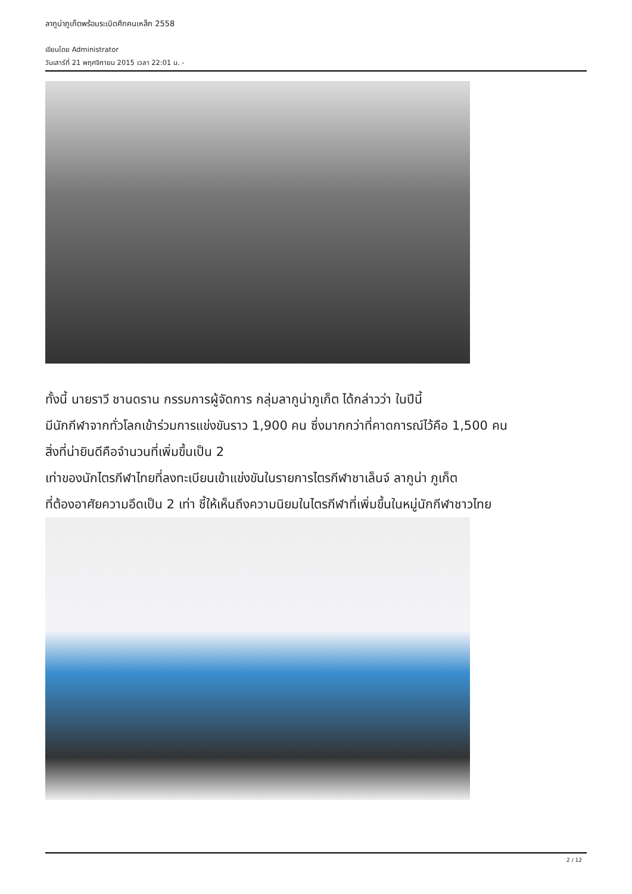ลากูน่าภูเก็ตพร้อมระเบิดศึกคนเหล็ก 2558
เขียนโดย Administrator
วันเสาร์ที่ 21 พฤศจิกายน 2015 เวลา 22:01 น. -
ทั้งนี้ นายราวี ชานดราน กรรมการผู้จัดการ กลุ่มลากูน่าภูเก็ต ได้กล่าวว่า ในปีนี้
มีนักกีฬาจากทั่วโลกเข้าร่วมการแข่งขันราว 1,900 คน ซึ่งมากกว่าที่คาดการณ์ไว้คือ 1,500 คน
สิ่งที่น่ายินดีคือจำนวนที่เพิ่มขึ้นเป็น 2
เท่าของนักไตรกีฬาไทยที่ลงทะเบียนเข้าแข่งขันในรายการไตรกีฬาชาเล็นจ์ ลากูน่า ภูเก็ต
ที่ต้องอาศัยความอึดเป็น 2 เท่า ชี้ให้เห็นถึงความนิยมในไตรกีฬาที่เพิ่มขึ้นในหมู่นักกีฬาชาวไทย
2 / 12